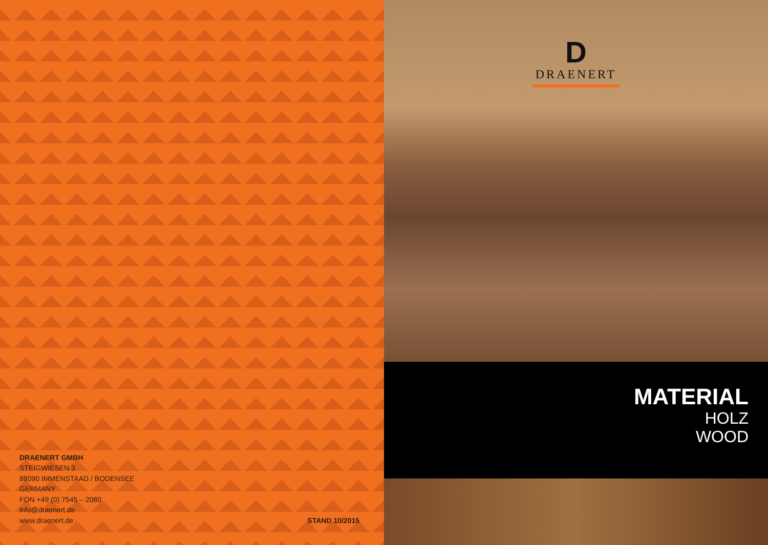DRAENERT GMBH
STEIGWIESEN 3
88090 IMMENSTAAD / BODENSEE
GERMANY
FON +49 (0) 7545 – 2080
info@draenert.de
www.draenert.de
STAND 10/2015
D
DRAENERT
MATERIAL
HOLZ
WOOD